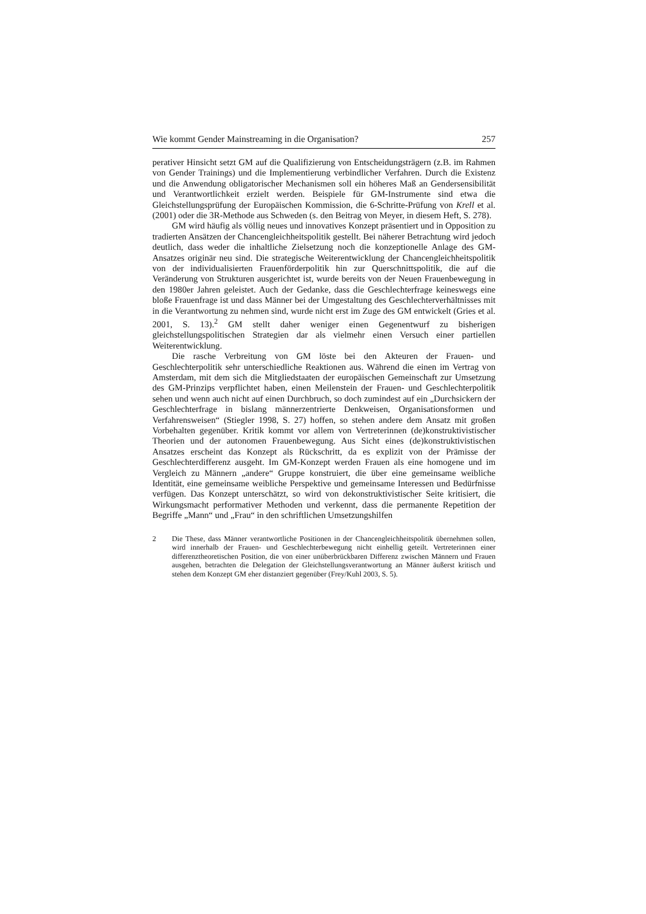Wie kommt Gender Mainstreaming in die Organisation? 257
perativer Hinsicht setzt GM auf die Qualifizierung von Entscheidungsträgern (z.B. im Rahmen von Gender Trainings) und die Implementierung verbindlicher Verfahren. Durch die Existenz und die Anwendung obligatorischer Mechanismen soll ein höheres Maß an Gendersensibilität und Verantwortlichkeit erzielt werden. Beispiele für GM-Instrumente sind etwa die Gleichstellungsprüfung der Europäischen Kommission, die 6-Schritte-Prüfung von Krell et al. (2001) oder die 3R-Methode aus Schweden (s. den Beitrag von Meyer, in diesem Heft, S. 278).
GM wird häufig als völlig neues und innovatives Konzept präsentiert und in Opposition zu tradierten Ansätzen der Chancengleichheitspolitik gestellt. Bei näherer Betrachtung wird jedoch deutlich, dass weder die inhaltliche Zielsetzung noch die konzeptionelle Anlage des GM-Ansatzes originär neu sind. Die strategische Weiterentwicklung der Chancengleichheitspolitik von der individualisierten Frauenförderpolitik hin zur Querschnittspolitik, die auf die Veränderung von Strukturen ausgerichtet ist, wurde bereits von der Neuen Frauenbewegung in den 1980er Jahren geleistet. Auch der Gedanke, dass die Geschlechterfrage keineswegs eine bloße Frauenfrage ist und dass Männer bei der Umgestaltung des Geschlechterverhältnisses mit in die Verantwortung zu nehmen sind, wurde nicht erst im Zuge des GM entwickelt (Gries et al. 2001, S. 13).<sup>2</sup> GM stellt daher weniger einen Gegenentwurf zu bisherigen gleichstellungspolitischen Strategien dar als vielmehr einen Versuch einer partiellen Weiterentwicklung.
Die rasche Verbreitung von GM löste bei den Akteuren der Frauen- und Geschlechterpolitik sehr unterschiedliche Reaktionen aus. Während die einen im Vertrag von Amsterdam, mit dem sich die Mitgliedstaaten der europäischen Gemeinschaft zur Umsetzung des GM-Prinzips verpflichtet haben, einen Meilenstein der Frauen- und Geschlechterpolitik sehen und wenn auch nicht auf einen Durchbruch, so doch zumindest auf ein „Durchsickern der Geschlechterfrage in bislang männerzentrierte Denkweisen, Organisationsformen und Verfahrensweisen“ (Stiegler 1998, S. 27) hoffen, so stehen andere dem Ansatz mit großen Vorbehalten gegenüber. Kritik kommt vor allem von Vertreterinnen (de)konstruktivistischer Theorien und der autonomen Frauenbewegung. Aus Sicht eines (de)konstruktivistischen Ansatzes erscheint das Konzept als Rückschritt, da es explizit von der Prämisse der Geschlechterdifferenz ausgeht. Im GM-Konzept werden Frauen als eine homogene und im Vergleich zu Männern „andere“ Gruppe konstruiert, die über eine gemeinsame weibliche Identität, eine gemeinsame weibliche Perspektive und gemeinsame Interessen und Bedürfnisse verfügen. Das Konzept unterschätzt, so wird von dekonstruktivistischer Seite kritisiert, die Wirkungsmacht performativer Methoden und verkennt, dass die permanente Repetition der Begriffe „Mann“ und „Frau“ in den schriftlichen Umsetzungshilfen
2 Die These, dass Männer verantwortliche Positionen in der Chancengleichheitspolitik übernehmen sollen, wird innerhalb der Frauen- und Geschlechterbewegung nicht einhellig geteilt. Vertreterinnen einer differenztheoretischen Position, die von einer unüberbrückbaren Differenz zwischen Männern und Frauen ausgehen, betrachten die Delegation der Gleichstellungsverantwortung an Männer äußerst kritisch und stehen dem Konzept GM eher distanziert gegenüber (Frey/Kuhl 2003, S. 5).